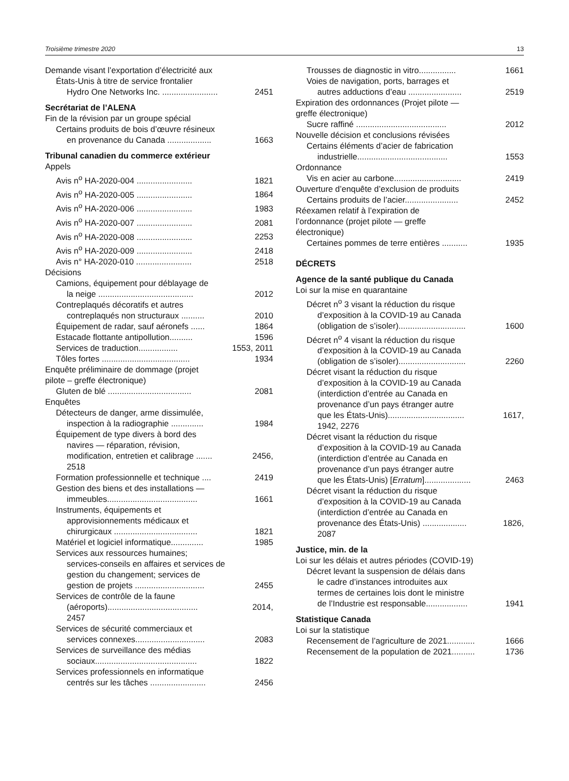Troisième trimestre 2020 13
Demande visant l’exportation d’électricité aux
États-Unis à titre de service frontalier
Hydro One Networks Inc. ........................ 2451
Secrétariat de l’ALENA
Fin de la révision par un groupe spécial
Certains produits de bois d’œuvre résineux
en provenance du Canada ................... 1663
Tribunal canadien du commerce extérieur
Appels
Avis n<sup>o</sup> HA-2020-004 ........................ 1821
Avis n<sup>o</sup> HA-2020-005 ........................ 1864
Avis n<sup>o</sup> HA-2020-006 ........................ 1983
Avis n<sup>o</sup> HA-2020-007 ........................ 2081
Avis n<sup>o</sup> HA-2020-008 ........................ 2253
Avis n<sup>o</sup> HA-2020-009 ........................ 2418
Avis n° HA-2020-010 ........................ 2518
Décisions
Camions, équipement pour déblayage de
la neige ......................................... 2012
Contreplaqués décoratifs et autres
contreplaqués non structuraux .......... 2010
Équipement de radar, sauf aéronefs ...... 1864
Estacade flottante antipollution.......... 1596
Services de traduction................. 1553, 2011
Tôles fortes ...................................... 1934
Enquête préliminaire de dommage (projet
pilote – greffe électronique)
Gluten de blé .................................... 2081
Enquêtes
Détecteurs de danger, arme dissimulée,
inspection à la radiographie .............. 1984
Équipement de type divers à bord des
navires — réparation, révision,
modification, entretien et calibrage ....... 2456,
2518
Formation professionnelle et technique .... 2419
Gestion des biens et des installations —
immeubles....................................... 1661
Instruments, équipements et
approvisionnements médicaux et
chirurgicaux .................................... 1821
Matériel et logiciel informatique.............. 1985
Services aux ressources humaines;
services-conseils en affaires et services de
gestion du changement; services de
gestion de projets .............................. 2455
Services de contrôle de la faune
(aéroports)....................................... 2014,
2457
Services de sécurité commerciaux et
services connexes.............................. 2083
Services de surveillance des médias
sociaux............................................ 1822
Services professionnels en informatique
centrés sur les tâches ........................ 2456
Trousses de diagnostic in vitro................ 1661
Voies de navigation, ports, barrages et
autres adductions d’eau ....................... 2519
Expiration des ordonnances (Projet pilote —
greffe électronique)
Sucre raffiné ....................................... 2012
Nouvelle décision et conclusions révisées
Certains éléments d’acier de fabrication
industrielle....................................... 1553
Ordonnance
Vis en acier au carbone............................. 2419
Ouverture d’enquête d’exclusion de produits
Certains produits de l’acier....................... 2452
Réexamen relatif à l’expiration de
l’ordonnance (projet pilote — greffe
électronique)
Certaines pommes de terre entières ........... 1935
DÉCRETS
Agence de la santé publique du Canada
Loi sur la mise en quarantaine
Décret n<sup>o</sup> 3 visant la réduction du risque
d’exposition à la COVID-19 au Canada
(obligation de s’isoler)............................. 1600
Décret n<sup>o</sup> 4 visant la réduction du risque
d’exposition à la COVID-19 au Canada
(obligation de s’isoler)............................. 2260
Décret visant la réduction du risque
d’exposition à la COVID-19 au Canada
(interdiction d’entrée au Canada en
provenance d’un pays étranger autre
que les États-Unis)................................. 1617,
1942, 2276
Décret visant la réduction du risque
d’exposition à la COVID-19 au Canada
(interdiction d’entrée au Canada en
provenance d’un pays étranger autre
que les États-Unis) [Erratum].................... 2463
Décret visant la réduction du risque
d’exposition à la COVID-19 au Canada
(interdiction d’entrée au Canada en
provenance des États-Unis) ................... 1826,
2087
Justice, min. de la
Loi sur les délais et autres périodes (COVID-19)
Décret levant la suspension de délais dans
le cadre d’instances introduites aux
termes de certaines lois dont le ministre
de l’Industrie est responsable.................. 1941
Statistique Canada
Loi sur la statistique
Recensement de l’agriculture de 2021............ 1666
Recensement de la population de 2021.......... 1736